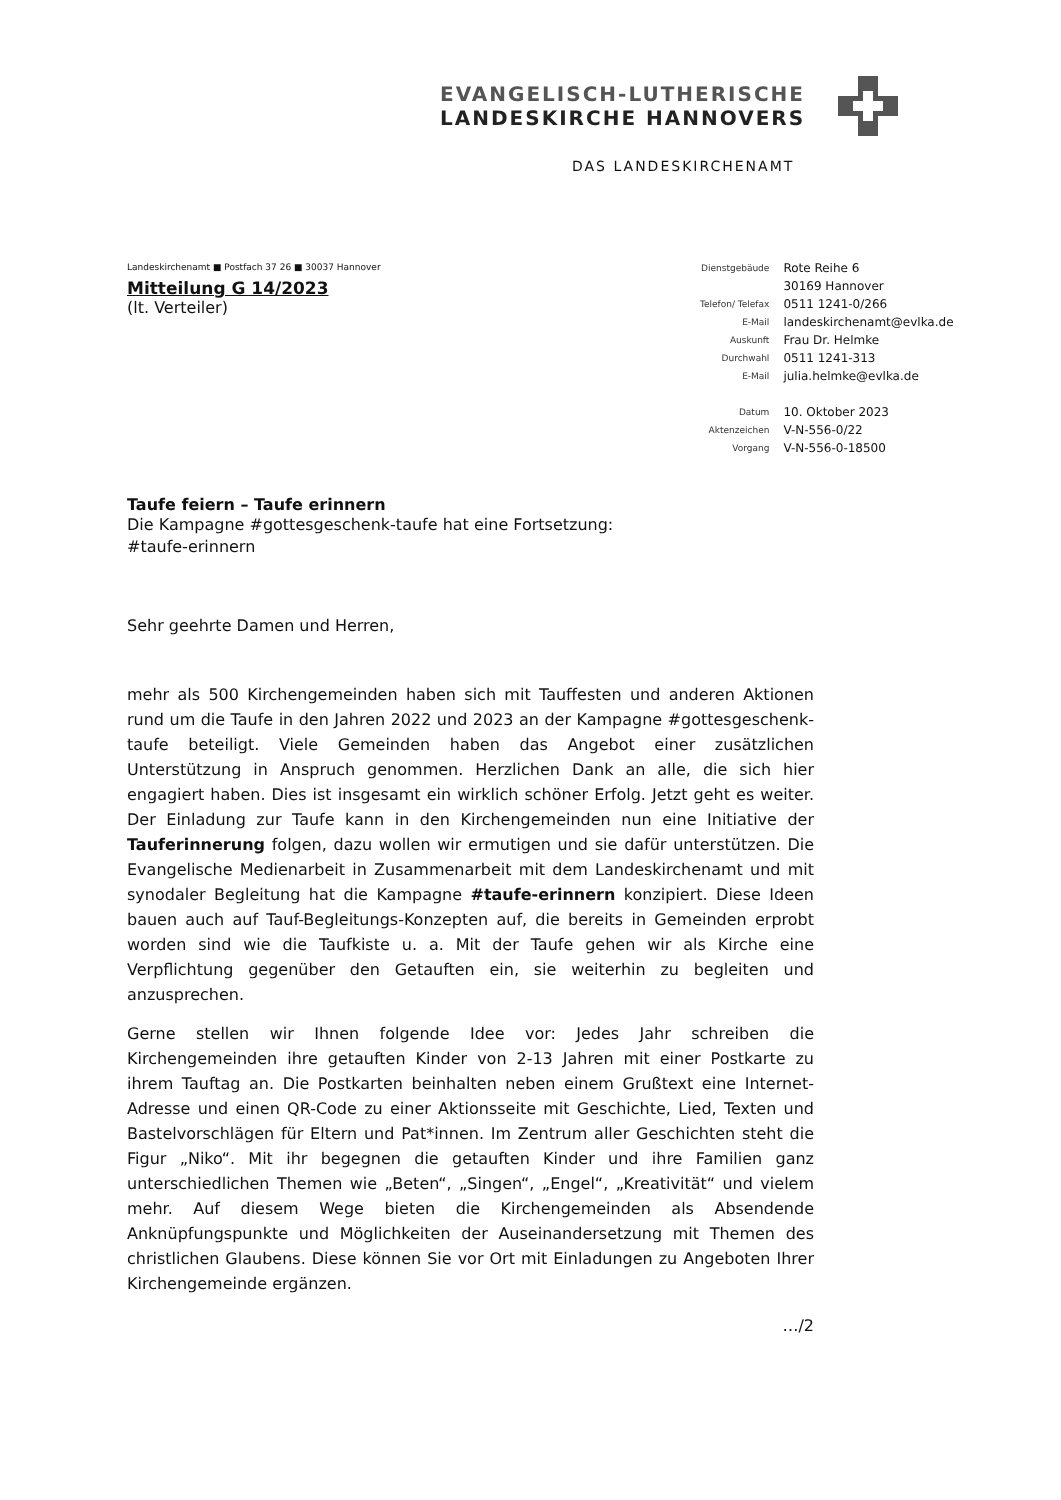EVANGELISCH-LUTHERISCHE
LANDESKIRCHE HANNOVERS
DAS LANDESKIRCHENAMT
| Dienstgebäude | Rote Reihe 6 |
| | 30169 Hannover |
| Telefon/ Telefax | 0511 1241-0/266 |
| E-Mail | landeskirchenamt@evlka.de |
| Auskunft | Frau Dr. Helmke |
| Durchwahl | 0511 1241-313 |
| E-Mail | julia.helmke@evlka.de |
| Datum | 10. Oktober 2023 |
| Aktenzeichen | V-N-556-0/22 |
| Vorgang | V-N-556-0-18500 |
Landeskirchenamt ■ Postfach 37 26 ■ 30037 Hannover
Mitteilung G 14/2023
(lt. Verteiler)
Taufe feiern – Taufe erinnern
Die Kampagne #gottesgeschenk-taufe hat eine Fortsetzung:
#taufe-erinnern
Sehr geehrte Damen und Herren,
mehr als 500 Kirchengemeinden haben sich mit Tauffesten und anderen Aktionen rund um die Taufe in den Jahren 2022 und 2023 an der Kampagne #gottesgeschenk-taufe beteiligt. Viele Gemeinden haben das Angebot einer zusätzlichen Unterstützung in Anspruch genommen. Herzlichen Dank an alle, die sich hier engagiert haben. Dies ist insgesamt ein wirklich schöner Erfolg. Jetzt geht es weiter. Der Einladung zur Taufe kann in den Kirchengemeinden nun eine Initiative der Tauferinnerung folgen, dazu wollen wir ermutigen und sie dafür unterstützen. Die Evangelische Medienarbeit in Zusammenarbeit mit dem Landeskirchenamt und mit synodaler Begleitung hat die Kampagne #taufe-erinnern konzipiert. Diese Ideen bauen auch auf Tauf-Begleitungs-Konzepten auf, die bereits in Gemeinden erprobt worden sind wie die Taufkiste u. a. Mit der Taufe gehen wir als Kirche eine Verpflichtung gegenüber den Getauften ein, sie weiterhin zu begleiten und anzusprechen.
Gerne stellen wir Ihnen folgende Idee vor: Jedes Jahr schreiben die Kirchengemeinden ihre getauften Kinder von 2-13 Jahren mit einer Postkarte zu ihrem Tauftag an. Die Postkarten beinhalten neben einem Grußtext eine Internet-Adresse und einen QR-Code zu einer Aktionsseite mit Geschichte, Lied, Texten und Bastelvorschlägen für Eltern und Pat*innen. Im Zentrum aller Geschichten steht die Figur „Niko“. Mit ihr begegnen die getauften Kinder und ihre Familien ganz unterschiedlichen Themen wie „Beten“, „Singen“, „Engel“, „Kreativität“ und vielem mehr. Auf diesem Wege bieten die Kirchengemeinden als Absendende Anknüpfungspunkte und Möglichkeiten der Auseinandersetzung mit Themen des christlichen Glaubens. Diese können Sie vor Ort mit Einladungen zu Angeboten Ihrer Kirchengemeinde ergänzen.
…/2